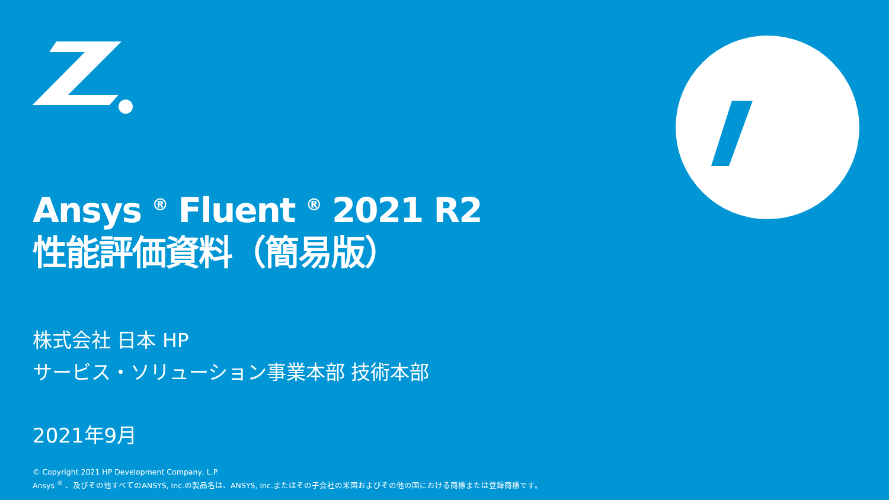Ansys <sup>®</sup> Fluent <sup>®</sup> 2021 R2
性能評価資料（簡易版）
株式会社 日本 HP
サービス・ソリューション事業本部 技術本部
2021年9月
© Copyright 2021 HP Development Company, L.P.
Ansys <sup>®</sup> 、及びその他すべてのANSYS, Inc.の製品名は、ANSYS, Inc.またはその子会社の米国およびその他の国における商標または登録商標です。